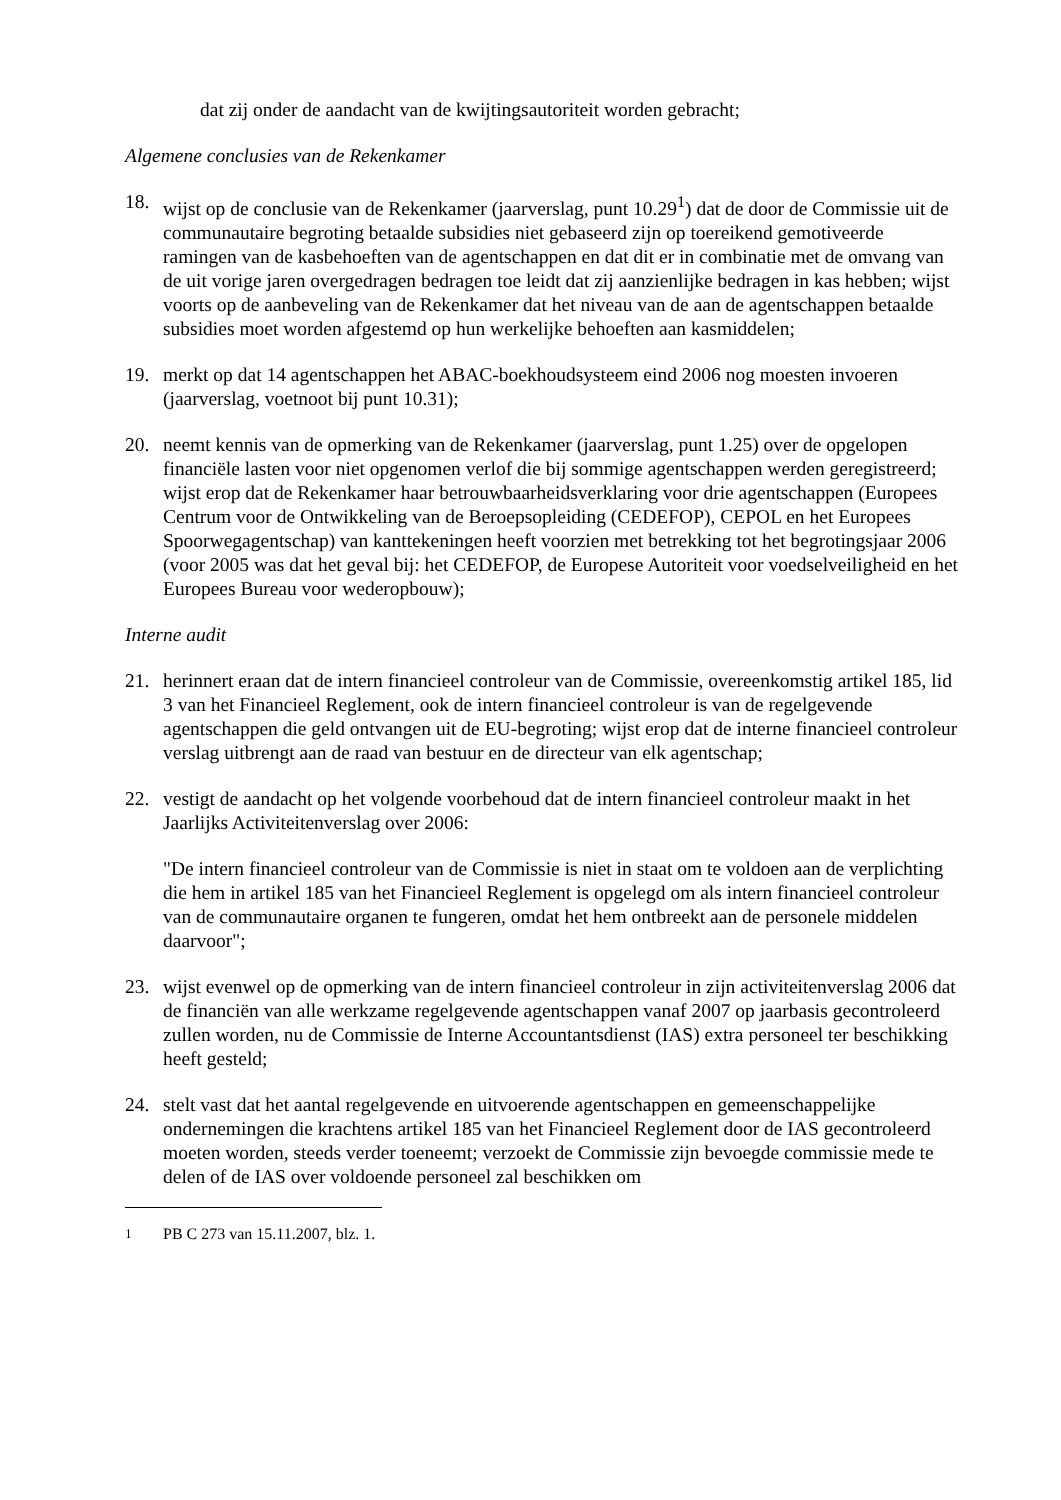dat zij onder de aandacht van de kwijtingsautoriteit worden gebracht;
Algemene conclusies van de Rekenkamer
18. wijst op de conclusie van de Rekenkamer (jaarverslag, punt 10.29<sup>1</sup>) dat de door de Commissie uit de communautaire begroting betaalde subsidies niet gebaseerd zijn op toereikend gemotiveerde ramingen van de kasbehoeften van de agentschappen en dat dit er in combinatie met de omvang van de uit vorige jaren overgedragen bedragen toe leidt dat zij aanzienlijke bedragen in kas hebben; wijst voorts op de aanbeveling van de Rekenkamer dat het niveau van de aan de agentschappen betaalde subsidies moet worden afgestemd op hun werkelijke behoeften aan kasmiddelen;
19. merkt op dat 14 agentschappen het ABAC-boekhoudsysteem eind 2006 nog moesten invoeren (jaarverslag, voetnoot bij punt 10.31);
20. neemt kennis van de opmerking van de Rekenkamer (jaarverslag, punt 1.25) over de opgelopen financiële lasten voor niet opgenomen verlof die bij sommige agentschappen werden geregistreerd; wijst erop dat de Rekenkamer haar betrouwbaarheidsverklaring voor drie agentschappen (Europees Centrum voor de Ontwikkeling van de Beroepsopleiding (CEDEFOP), CEPOL en het Europees Spoorwegagentschap) van kanttekeningen heeft voorzien met betrekking tot het begrotingsjaar 2006 (voor 2005 was dat het geval bij: het CEDEFOP, de Europese Autoriteit voor voedselveiligheid en het Europees Bureau voor wederopbouw);
Interne audit
21. herinnert eraan dat de intern financieel controleur van de Commissie, overeenkomstig artikel 185, lid 3 van het Financieel Reglement, ook de intern financieel controleur is van de regelgevende agentschappen die geld ontvangen uit de EU-begroting; wijst erop dat de interne financieel controleur verslag uitbrengt aan de raad van bestuur en de directeur van elk agentschap;
22. vestigt de aandacht op het volgende voorbehoud dat de intern financieel controleur maakt in het Jaarlijks Activiteitenverslag over 2006:
"De intern financieel controleur van de Commissie is niet in staat om te voldoen aan de verplichting die hem in artikel 185 van het Financieel Reglement is opgelegd om als intern financieel controleur van de communautaire organen te fungeren, omdat het hem ontbreekt aan de personele middelen daarvoor";
23. wijst evenwel op de opmerking van de intern financieel controleur in zijn activiteitenverslag 2006 dat de financiën van alle werkzame regelgevende agentschappen vanaf 2007 op jaarbasis gecontroleerd zullen worden, nu de Commissie de Interne Accountantsdienst (IAS) extra personeel ter beschikking heeft gesteld;
24. stelt vast dat het aantal regelgevende en uitvoerende agentschappen en gemeenschappelijke ondernemingen die krachtens artikel 185 van het Financieel Reglement door de IAS gecontroleerd moeten worden, steeds verder toeneemt; verzoekt de Commissie zijn bevoegde commissie mede te delen of de IAS over voldoende personeel zal beschikken om
<sup>1</sup> PB C 273 van 15.11.2007, blz. 1.